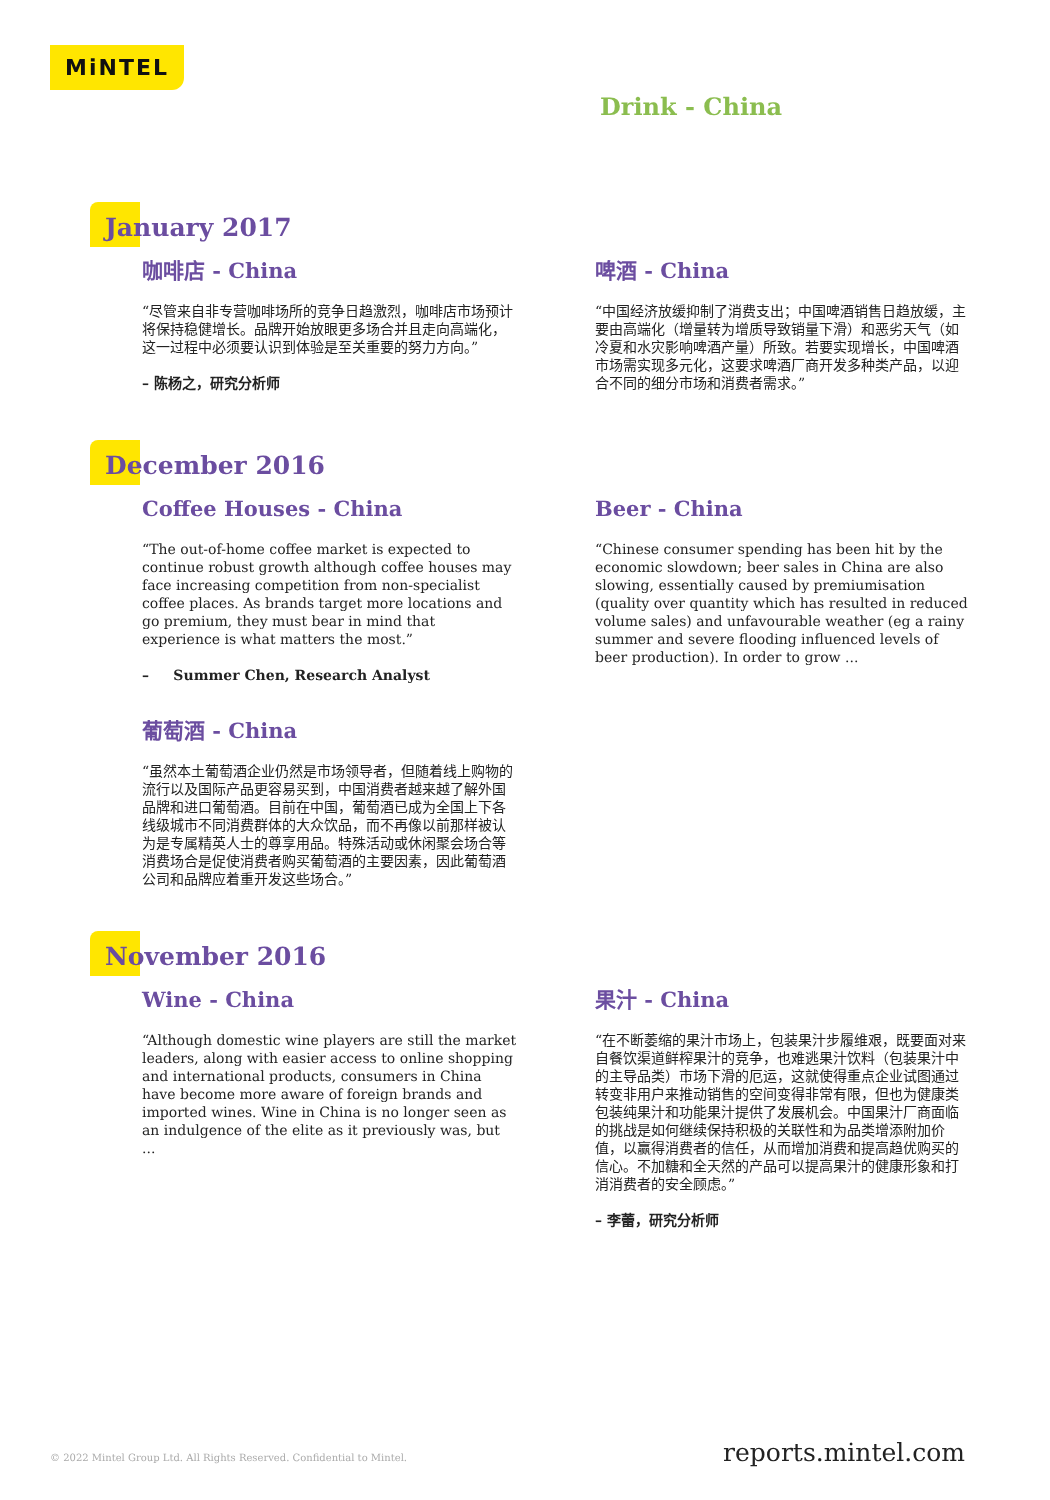MiNTEL
Drink - China
January 2017
咖啡店 - China
“尽管来自非专营咖啡场所的竞争日趋激烈，咖啡店市场预计将保持稳健增长。品牌开始放眼更多场合并且走向高端化，这一过程中必须要认识到体验是至关重要的努力方向。”
– 陈杨之，研究分析师
啤酒 - China
“中国经济放缓抑制了消费支出；中国啤酒销售日趋放缓，主要由高端化（增量转为增质导致销量下滑）和恶劣天气（如冷夏和水灾影响啤酒产量）所致。若要实现增长，中国啤酒市场需实现多元化，这要求啤酒厂商开发多种类产品，以迎合不同的细分市场和消费者需求。”
December 2016
Coffee Houses - China
“The out-of-home coffee market is expected to continue robust growth although coffee houses may face increasing competition from non-specialist coffee places. As brands target more locations and go premium, they must bear in mind that experience is what matters the most.”
– Summer Chen, Research Analyst
Beer - China
“Chinese consumer spending has been hit by the economic slowdown; beer sales in China are also slowing, essentially caused by premiumisation (quality over quantity which has resulted in reduced volume sales) and unfavourable weather (eg a rainy summer and severe flooding influenced levels of beer production). In order to grow ...
葡萄酒 - China
“虽然本土葡萄酒企业仍然是市场领导者，但随着线上购物的流行以及国际产品更容易买到，中国消费者越来越了解外国品牌和进口葡萄酒。目前在中国，葡萄酒已成为全国上下各线级城市不同消费群体的大众饮品，而不再像以前那样被认为是专属精英人士的尊享用品。特殊活动或休闲聚会场合等消费场合是促使消费者购买葡萄酒的主要因素，因此葡萄酒公司和品牌应着重开发这些场合。”
November 2016
Wine - China
“Although domestic wine players are still the market leaders, along with easier access to online shopping and international products, consumers in China have become more aware of foreign brands and imported wines. Wine in China is no longer seen as an indulgence of the elite as it previously was, but ...
果汁 - China
“在不断萎缩的果汁市场上，包装果汁步履维艰，既要面对来自餐饮渠道鲜榨果汁的竞争，也难逃果汁饮料（包装果汁中的主导品类）市场下滑的厄运，这就使得重点企业试图通过转变非用户来推动销售的空间变得非常有限，但也为健康类包装纯果汁和功能果汁提供了发展机会。中国果汁厂商面临的挑战是如何继续保持积极的关联性和为品类增添附加价值，以赢得消费者的信任，从而增加消费和提高趋优购买的信心。不加糖和全天然的产品可以提高果汁的健康形象和打消消费者的安全顾虑。”
– 李蕾，研究分析师
© 2022 Mintel Group Ltd. All Rights Reserved. Confidential to Mintel. reports.mintel.com